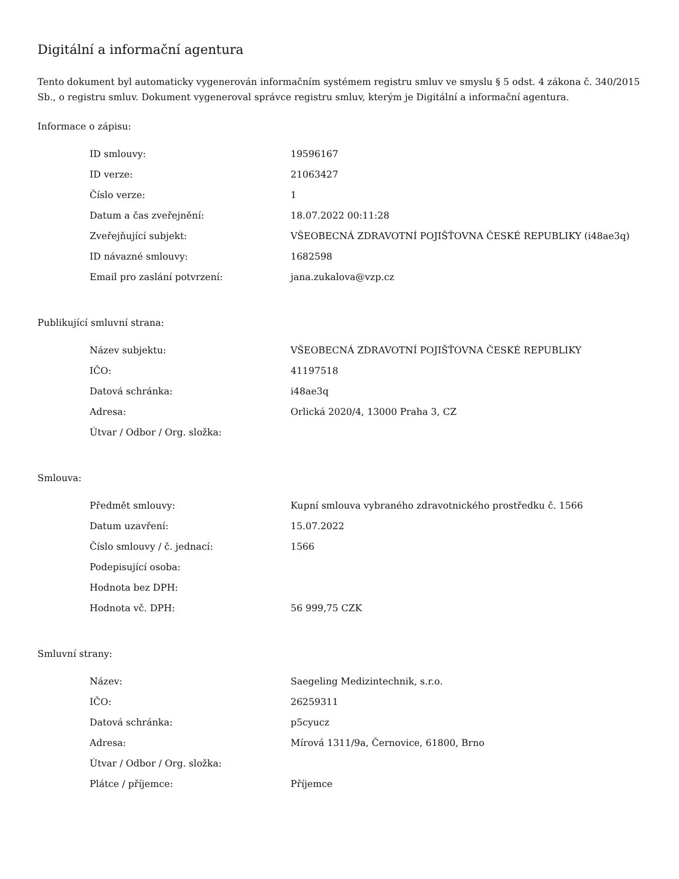Digitální a informační agentura
Tento dokument byl automaticky vygenerován informačním systémem registru smluv ve smyslu § 5 odst. 4 zákona č. 340/2015 Sb., o registru smluv. Dokument vygeneroval správce registru smluv, kterým je Digitální a informační agentura.
Informace o zápisu:
| ID smlouvy: | 19596167 |
| ID verze: | 21063427 |
| Číslo verze: | 1 |
| Datum a čas zveřejnění: | 18.07.2022 00:11:28 |
| Zveřejňující subjekt: | VŠEOBECNÁ ZDRAVOTNÍ POJIŠŤOVNA ČESKÉ REPUBLIKY (i48ae3q) |
| ID návazné smlouvy: | 1682598 |
| Email pro zaslání potvrzení: | jana.zukalova@vzp.cz |
Publikující smluvní strana:
| Název subjektu: | VŠEOBECNÁ ZDRAVOTNÍ POJIŠŤOVNA ČESKÉ REPUBLIKY |
| IČO: | 41197518 |
| Datová schránka: | i48ae3q |
| Adresa: | Orlická 2020/4, 13000 Praha 3, CZ |
| Útvar / Odbor / Org. složka: | |
Smlouva:
| Předmět smlouvy: | Kupní smlouva vybraného zdravotnického prostředku č. 1566 |
| Datum uzavření: | 15.07.2022 |
| Číslo smlouvy / č. jednací: | 1566 |
| Podepisující osoba: | |
| Hodnota bez DPH: | |
| Hodnota vč. DPH: | 56 999,75 CZK |
Smluvní strany:
| Název: | Saegeling Medizintechnik, s.r.o. |
| IČO: | 26259311 |
| Datová schránka: | p5cyucz |
| Adresa: | Mírová 1311/9a, Černovice, 61800, Brno |
| Útvar / Odbor / Org. složka: | |
| Plátce / příjemce: | Příjemce |